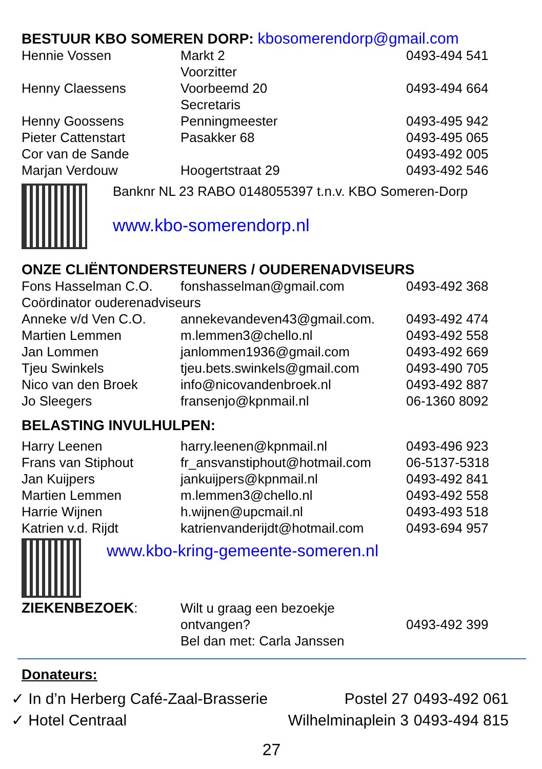BESTUUR KBO SOMEREN DORP: kbosomerendorp@gmail.com
| Hennie Vossen | Markt 2 Voorzitter | 0493-494 541 |
| Henny Claessens | Voorbeemd 20 Secretaris | 0493-494 664 |
| Henny Goossens | Penningmeester | 0493-495 942 |
| Pieter Cattenstart | Pasakker 68 | 0493-495 065 |
| Cor van de Sande | | 0493-492 005 |
| Marjan Verdouw | Hoogertstraat 29 | 0493-492 546 |
Banknr NL 23 RABO 0148055397 t.n.v. KBO Someren-Dorp
www.kbo-somerendorp.nl
ONZE CLIËNTONDERSTEUNERS / OUDERENADVISEURS
| Fons Hasselman C.O. | fonshasselman@gmail.com | 0493-492 368 |
| Coördinator ouderenadviseurs | | |
| Anneke v/d Ven C.O. | annekevandeven43@gmail.com. | 0493-492 474 |
| Martien Lemmen | m.lemmen3@chello.nl | 0493-492 558 |
| Jan Lommen | janlommen1936@gmail.com | 0493-492 669 |
| Tjeu Swinkels | tjeu.bets.swinkels@gmail.com | 0493-490 705 |
| Nico van den Broek | info@nicovandenbroek.nl | 0493-492 887 |
| Jo Sleegers | fransenjo@kpnmail.nl | 06-1360 8092 |
BELASTING INVULHULPEN:
| Harry Leenen | harry.leenen@kpnmail.nl | 0493-496 923 |
| Frans van Stiphout | fr_ansvanstiphout@hotmail.com | 06-5137-5318 |
| Jan Kuijpers | jankuijpers@kpnmail.nl | 0493-492 841 |
| Martien Lemmen | m.lemmen3@chello.nl | 0493-492 558 |
| Harrie Wijnen | h.wijnen@upcmail.nl | 0493-493 518 |
| Katrien v.d. Rijdt | katrienvanderijdt@hotmail.com | 0493-694 957 |
www.kbo-kring-gemeente-someren.nl
| ZIEKENBEZOEK : | Wilt u graag een bezoekje ontvangen? Bel dan met: Carla Janssen | 0493-492 399 |
Donateurs:
| ✓ In d’n Herberg Café-Zaal-Brasserie | Postel 27 | 0493-492 061 |
| ✓ Hotel Centraal | Wilhelminaplein 3 | 0493-494 815 |
27